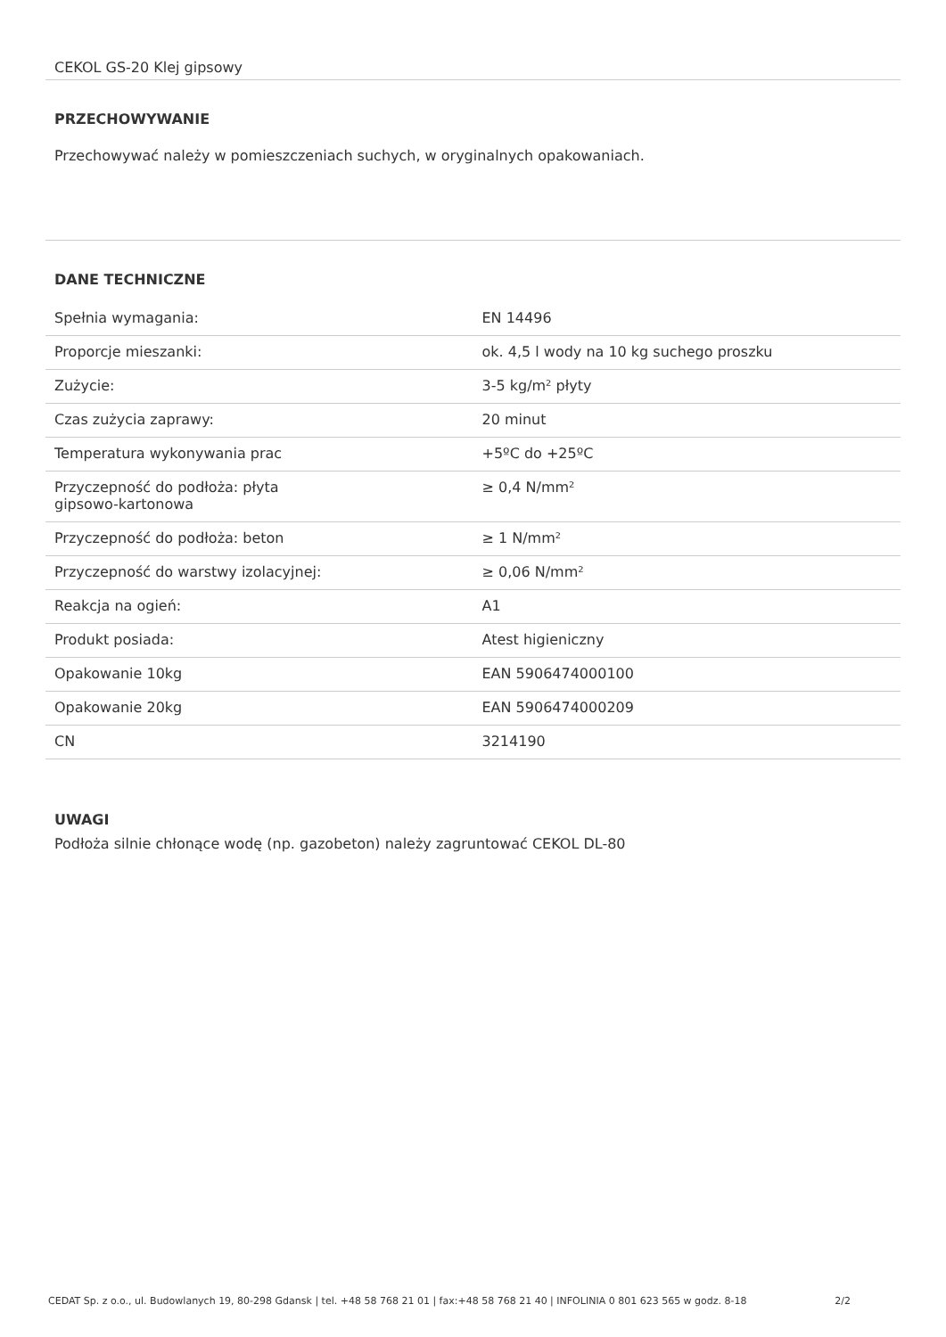CEKOL GS-20 Klej gipsowy
PRZECHOWYWANIE
Przechowywać należy w pomieszczeniach suchych, w oryginalnych opakowaniach.
DANE TECHNICZNE
| Spełnia wymagania: | EN 14496 |
| Proporcje mieszanki: | ok. 4,5 l wody na 10 kg suchego proszku |
| Zużycie: | 3-5 kg/m² płyty |
| Czas zużycia zaprawy: | 20 minut |
| Temperatura wykonywania prac | +5ºC do +25ºC |
| Przyczepność do podłoża: płyta gipsowo-kartonowa | ≥ 0,4 N/mm² |
| Przyczepność do podłoża: beton | ≥ 1 N/mm² |
| Przyczepność do warstwy izolacyjnej: | ≥ 0,06 N/mm² |
| Reakcja na ogień: | A1 |
| Produkt posiada: | Atest higieniczny |
| Opakowanie 10kg | EAN 5906474000100 |
| Opakowanie 20kg | EAN 5906474000209 |
| CN | 3214190 |
UWAGI
Podłoża silnie chłonące wodę (np. gazobeton) należy zagruntować CEKOL DL-80
CEDAT Sp. z o.o., ul. Budowlanych 19, 80-298 Gdansk | tel. +48 58 768 21 01 | fax:+48 58 768 21 40 | INFOLINIA 0 801 623 565 w godz. 8-18 2/2